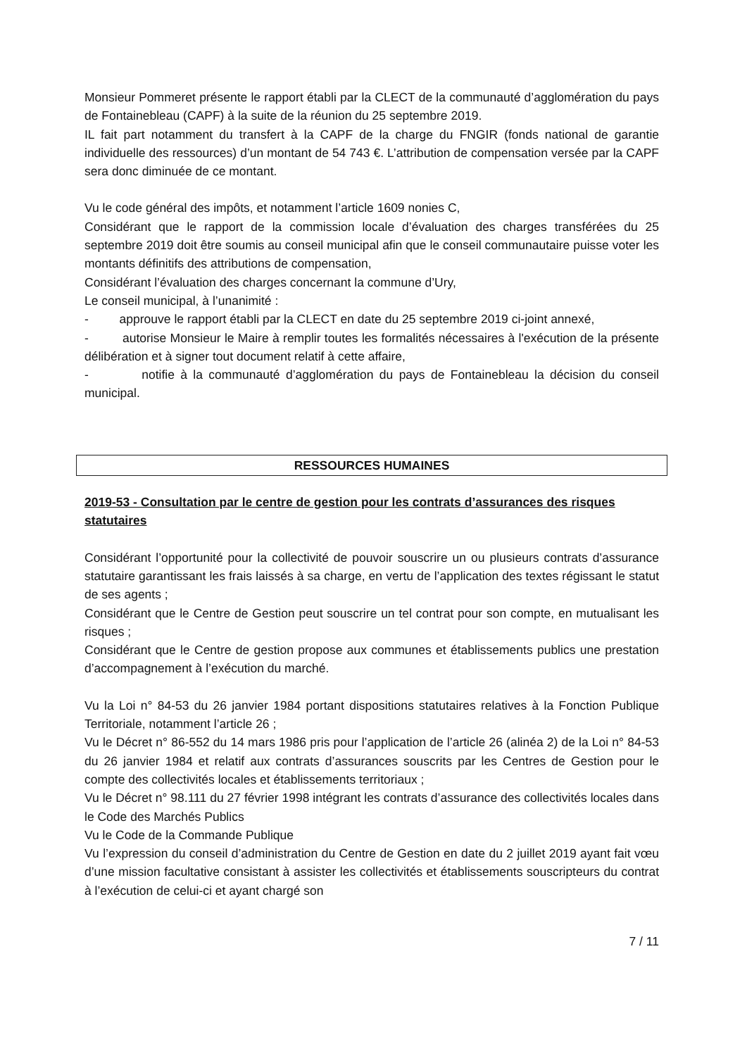Monsieur Pommeret présente le rapport établi par la CLECT de la communauté d’agglomération du pays de Fontainebleau (CAPF) à la suite de la réunion du 25 septembre 2019.
IL fait part notamment du transfert à la CAPF de la charge du FNGIR (fonds national de garantie individuelle des ressources) d’un montant de 54 743 €. L’attribution de compensation versée par la CAPF sera donc diminuée de ce montant.
Vu le code général des impôts, et notamment l’article 1609 nonies C,
Considérant que le rapport de la commission locale d’évaluation des charges transférées du 25 septembre 2019 doit être soumis au conseil municipal afin que le conseil communautaire puisse voter les montants définitifs des attributions de compensation,
Considérant l’évaluation des charges concernant la commune d’Ury,
Le conseil municipal, à l’unanimité :
- approuve le rapport établi par la CLECT en date du 25 septembre 2019 ci-joint annexé,
- autorise Monsieur le Maire à remplir toutes les formalités nécessaires à l'exécution de la présente délibération et à signer tout document relatif à cette affaire,
- notifie à la communauté d’agglomération du pays de Fontainebleau la décision du conseil municipal.
RESSOURCES HUMAINES
2019-53 - Consultation par le centre de gestion pour les contrats d’assurances des risques statutaires
Considérant l’opportunité pour la collectivité de pouvoir souscrire un ou plusieurs contrats d’assurance statutaire garantissant les frais laissés à sa charge, en vertu de l’application des textes régissant le statut de ses agents ;
Considérant que le Centre de Gestion peut souscrire un tel contrat pour son compte, en mutualisant les risques ;
Considérant que le Centre de gestion propose aux communes et établissements publics une prestation d’accompagnement à l’exécution du marché.
Vu la Loi n° 84-53 du 26 janvier 1984 portant dispositions statutaires relatives à la Fonction Publique Territoriale, notamment l’article 26 ;
Vu le Décret n° 86-552 du 14 mars 1986 pris pour l’application de l’article 26 (alinéa 2) de la Loi n° 84-53 du 26 janvier 1984 et relatif aux contrats d’assurances souscrits par les Centres de Gestion pour le compte des collectivités locales et établissements territoriaux ;
Vu le Décret n° 98.111 du 27 février 1998 intégrant les contrats d’assurance des collectivités locales dans le Code des Marchés Publics
Vu le Code de la Commande Publique
Vu l’expression du conseil d’administration du Centre de Gestion en date du 2 juillet 2019 ayant fait vœu d’une mission facultative consistant à assister les collectivités et établissements souscripteurs du contrat à l’exécution de celui-ci et ayant chargé son
7 / 11